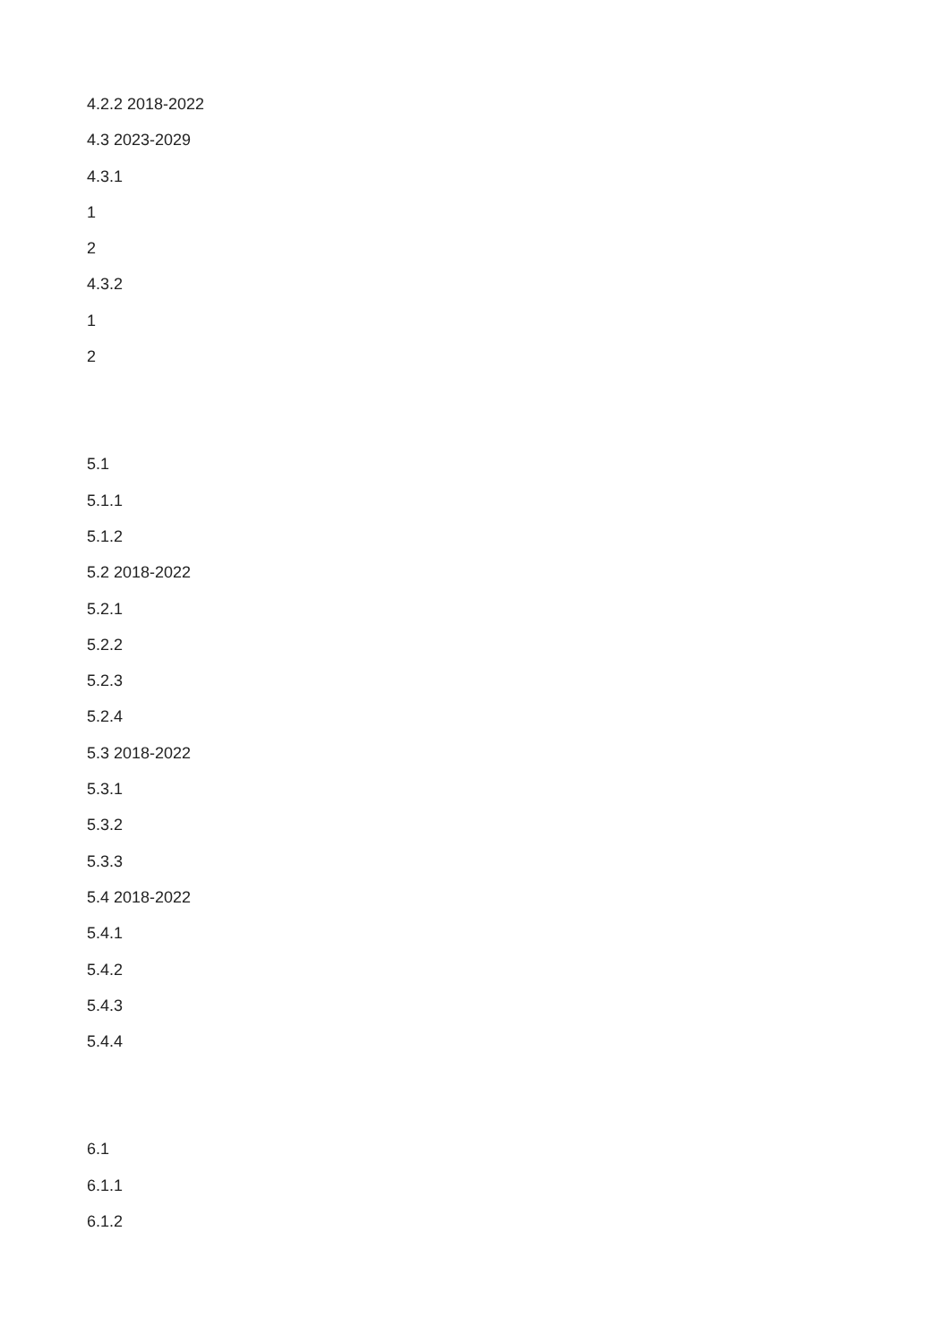4.2.2 2018-2022
4.3 2023-2029
4.3.1
1
2
4.3.2
1
2
5.1
5.1.1
5.1.2
5.2 2018-2022
5.2.1
5.2.2
5.2.3
5.2.4
5.3 2018-2022
5.3.1
5.3.2
5.3.3
5.4 2018-2022
5.4.1
5.4.2
5.4.3
5.4.4
6.1
6.1.1
6.1.2